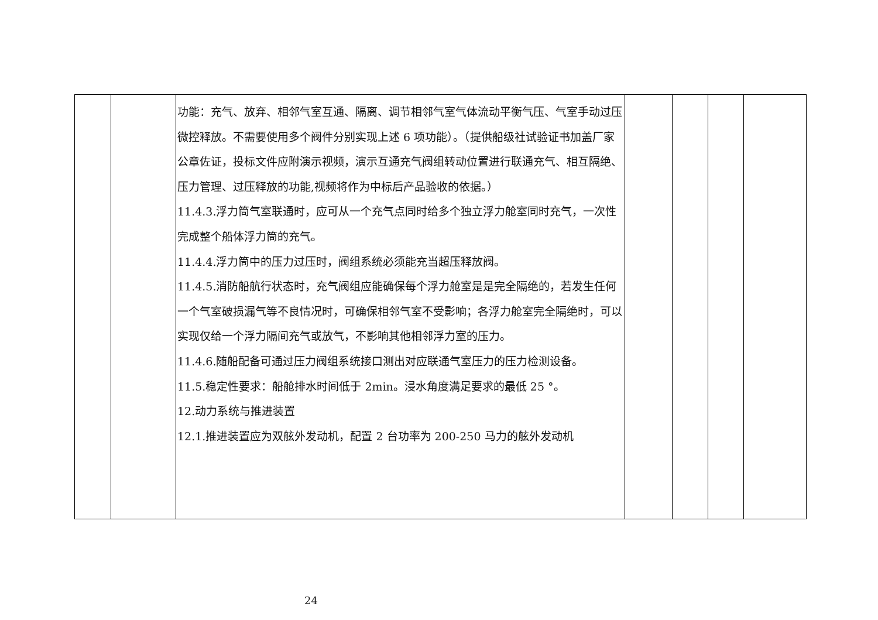| | | 功能：充气、放弃、相邻气室互通、隔离、调节相邻气室气体流动平衡气压、气室手动过压微控释放。不需要使用多个阀件分别实现上述 6 项功能）。（提供船级社试验证书加盖厂家公章佐证，投标文件应附演示视频，演示互通充气阀组转动位置进行联通充气、相互隔绝、压力管理、过压释放的功能,视频将作为中标后产品验收的依据。） 11.4.3.浮力筒气室联通时，应可从一个充气点同时给多个独立浮力舱室同时充气，一次性完成整个船体浮力筒的充气。 11.4.4.浮力筒中的压力过压时，阀组系统必须能充当超压释放阀。 11.4.5.消防船航行状态时，充气阀组应能确保每个浮力舱室是是完全隔绝的，若发生任何一个气室破损漏气等不良情况时，可确保相邻气室不受影响；各浮力舱室完全隔绝时，可以实现仅给一个浮力隔间充气或放气，不影响其他相邻浮力室的压力。 11.4.6.随船配备可通过压力阀组系统接口测出对应联通气室压力的压力检测设备。 11.5.稳定性要求：船舱排水时间低于 2min。浸水角度满足要求的最低 25 °。 12.动力系统与推进装置 12.1.推进装置应为双舷外发动机，配置 2 台功率为 200-250 马力的舷外发动机 | | | | |
24